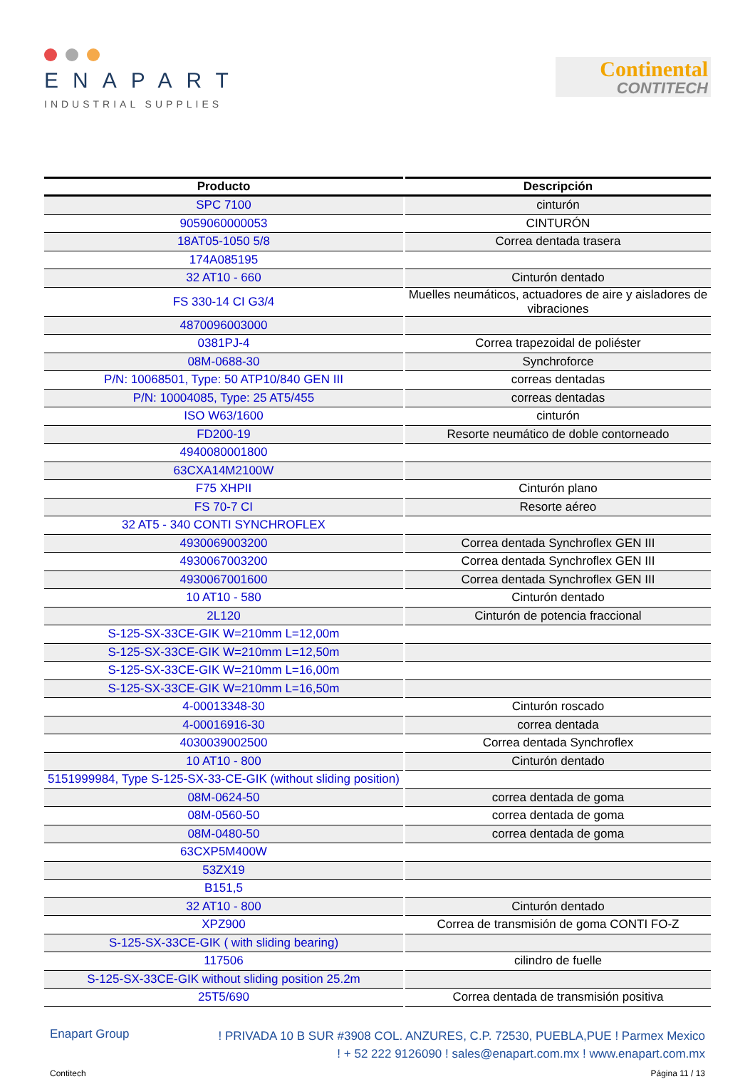ENAPART
INDUSTRIAL SUPPLIES
Continental
CONTITECH
| Producto | Descripción |
| --- | --- |
| SPC 7100 | cinturón |
| 9059060000053 | CINTURÓN |
| 18AT05-1050 5/8 | Correa dentada trasera |
| 174A085195 | |
| 32 AT10 - 660 | Cinturón dentado |
| FS 330-14 CI G3/4 | Muelles neumáticos, actuadores de aire y aisladores de vibraciones |
| 4870096003000 | |
| 0381PJ-4 | Correa trapezoidal de poliéster |
| 08M-0688-30 | Synchroforce |
| P/N: 10068501, Type: 50 ATP10/840 GEN III | correas dentadas |
| P/N: 10004085, Type: 25 AT5/455 | correas dentadas |
| ISO W63/1600 | cinturón |
| FD200-19 | Resorte neumático de doble contorneado |
| 4940080001800 | |
| 63CXA14M2100W | |
| F75 XHPII | Cinturón plano |
| FS 70-7 CI | Resorte aéreo |
| 32 AT5 - 340 CONTI SYNCHROFLEX | |
| 4930069003200 | Correa dentada Synchroflex GEN III |
| 4930067003200 | Correa dentada Synchroflex GEN III |
| 4930067001600 | Correa dentada Synchroflex GEN III |
| 10 AT10 - 580 | Cinturón dentado |
| 2L120 | Cinturón de potencia fraccional |
| S-125-SX-33CE-GIK W=210mm L=12,00m | |
| S-125-SX-33CE-GIK W=210mm L=12,50m | |
| S-125-SX-33CE-GIK W=210mm L=16,00m | |
| S-125-SX-33CE-GIK W=210mm L=16,50m | |
| 4-00013348-30 | Cinturón roscado |
| 4-00016916-30 | correa dentada |
| 4030039002500 | Correa dentada Synchroflex |
| 10 AT10 - 800 | Cinturón dentado |
| 5151999984, Type S-125-SX-33-CE-GIK (without sliding position) | |
| 08M-0624-50 | correa dentada de goma |
| 08M-0560-50 | correa dentada de goma |
| 08M-0480-50 | correa dentada de goma |
| 63CXP5M400W | |
| 53ZX19 | |
| B151,5 | |
| 32 AT10 - 800 | Cinturón dentado |
| XPZ900 | Correa de transmisión de goma CONTI FO-Z |
| S-125-SX-33CE-GIK ( with sliding bearing) | |
| 117506 | cilindro de fuelle |
| S-125-SX-33CE-GIK without sliding position 25.2m | |
| 25T5/690 | Correa dentada de transmisión positiva |
Enapart Group
! PRIVADA 10 B SUR #3908 COL. ANZURES, C.P. 72530, PUEBLA,PUE ! Parmex Mexico
! + 52 222 9126090 ! sales@enapart.com.mx ! www.enapart.com.mx
Contitech Página 11 / 13